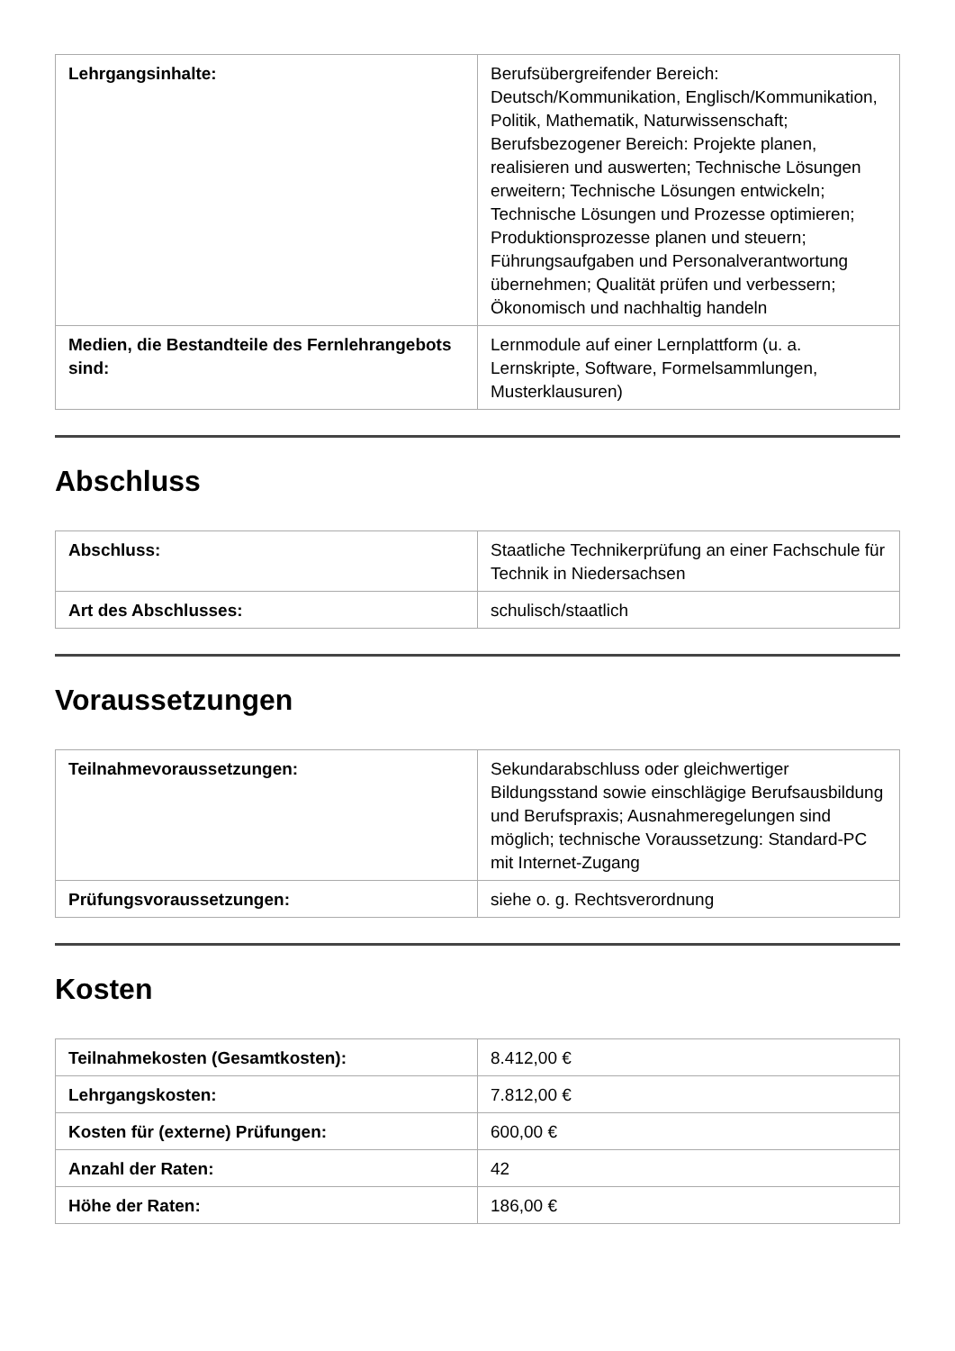| Lehrgangsinhalte: | Berufsübergreifender Bereich: Deutsch/Kommunikation, Englisch/Kommunikation, Politik, Mathematik, Naturwissenschaft; Berufsbezogener Bereich: Projekte planen, realisieren und auswerten; Technische Lösungen erweitern; Technische Lösungen entwickeln; Technische Lösungen und Prozesse optimieren; Produktionsprozesse planen und steuern; Führungsaufgaben und Personalverantwortung übernehmen; Qualität prüfen und verbessern; Ökonomisch und nachhaltig handeln |
| Medien, die Bestandteile des Fernlehrangebots sind: | Lernmodule auf einer Lernplattform (u. a. Lernskripte, Software, Formelsammlungen, Musterklausuren) |
Abschluss
| Abschluss: | Staatliche Technikerprüfung an einer Fachschule für Technik in Niedersachsen |
| Art des Abschlusses: | schulisch/staatlich |
Voraussetzungen
| Teilnahmevoraussetzungen: | Sekundarabschluss oder gleichwertiger Bildungsstand sowie einschlägige Berufsausbildung und Berufspraxis; Ausnahmeregelungen sind möglich; technische Voraussetzung: Standard-PC mit Internet-Zugang |
| Prüfungsvoraussetzungen: | siehe o. g. Rechtsverordnung |
Kosten
| Teilnahmekosten (Gesamtkosten): | 8.412,00 € |
| Lehrgangskosten: | 7.812,00 € |
| Kosten für (externe) Prüfungen: | 600,00 € |
| Anzahl der Raten: | 42 |
| Höhe der Raten: | 186,00 € |